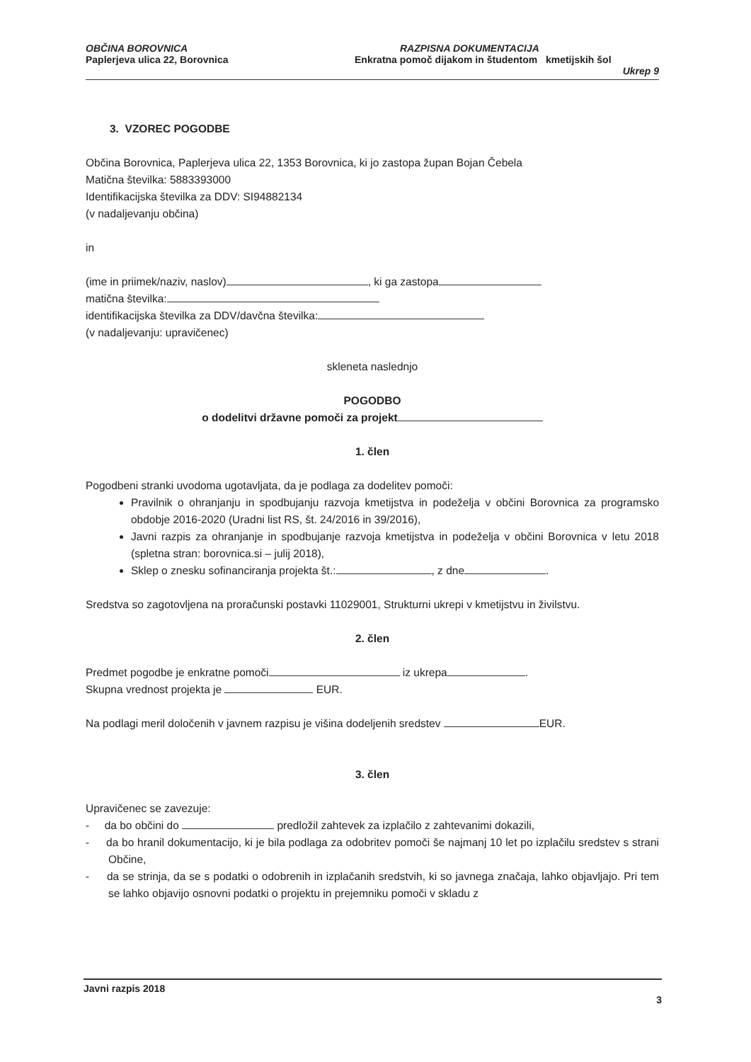OBČINA BOROVNICA
Paplerjeva ulica 22, Borovnica
RAZPISNA DOKUMENTACIJA
Enkratna pomoč dijakom in študentom kmetijskih šol
Ukrep 9
3. VZOREC POGODBE
Občina Borovnica, Paplerjeva ulica 22, 1353 Borovnica, ki jo zastopa župan Bojan Čebela
Matična številka: 5883393000
Identifikacijska številka za DDV: SI94882134
(v nadaljevanju občina)
in
(ime in priimek/naziv, naslov) , ki ga zastopa
matična številka:
identifikacijska številka za DDV/davčna številka:
(v nadaljevanju: upravičenec)
skleneta naslednjo
POGODBO
o dodelitvi državne pomoči za projekt
1. člen
Pogodbeni stranki uvodoma ugotavljata, da je podlaga za dodelitev pomoči:
Pravilnik o ohranjanju in spodbujanju razvoja kmetijstva in podeželja v občini Borovnica za programsko obdobje 2016-2020 (Uradni list RS, št. 24/2016 in 39/2016),
Javni razpis za ohranjanje in spodbujanje razvoja kmetijstva in podeželja v občini Borovnica v letu 2018 (spletna stran: borovnica.si – julij 2018),
Sklep o znesku sofinanciranja projekta št.: , z dne .
Sredstva so zagotovljena na proračunski postavki 11029001, Strukturni ukrepi v kmetijstvu in živilstvu.
2. člen
Predmet pogodbe je enkratne pomoči iz ukrepa .
Skupna vrednost projekta je EUR.
Na podlagi meril določenih v javnem razpisu je višina dodeljenih sredstev EUR.
3. člen
Upravičenec se zavezuje:
- da bo občini do predložil zahtevek za izplačilo z zahtevanimi dokazili,
- da bo hranil dokumentacijo, ki je bila podlaga za odobritev pomoči še najmanj 10 let po izplačilu sredstev s strani Občine,
- da se strinja, da se s podatki o odobrenih in izplačanih sredstvih, ki so javnega značaja, lahko objavljajo. Pri tem se lahko objavijo osnovni podatki o projektu in prejemniku pomoči v skladu z
Javni razpis 2018
3